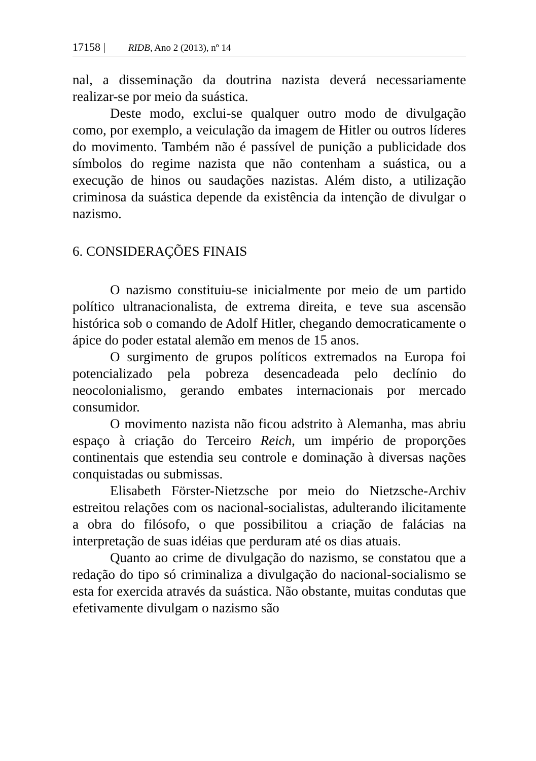17158 | RIDB, Ano 2 (2013), nº 14
nal, a disseminação da doutrina nazista deverá necessariamente realizar-se por meio da suástica.
Deste modo, exclui-se qualquer outro modo de divulgação como, por exemplo, a veiculação da imagem de Hitler ou outros líderes do movimento. Também não é passível de punição a publicidade dos símbolos do regime nazista que não contenham a suástica, ou a execução de hinos ou saudações nazistas. Além disto, a utilização criminosa da suástica depende da existência da intenção de divulgar o nazismo.
6. CONSIDERAÇÕES FINAIS
O nazismo constituiu-se inicialmente por meio de um partido político ultranacionalista, de extrema direita, e teve sua ascensão histórica sob o comando de Adolf Hitler, chegando democraticamente o ápice do poder estatal alemão em menos de 15 anos.
O surgimento de grupos políticos extremados na Europa foi potencializado pela pobreza desencadeada pelo declínio do neocolonialismo, gerando embates internacionais por mercado consumidor.
O movimento nazista não ficou adstrito à Alemanha, mas abriu espaço à criação do Terceiro Reich, um império de proporções continentais que estendia seu controle e dominação à diversas nações conquistadas ou submissas.
Elisabeth Förster-Nietzsche por meio do Nietzsche-Archiv estreitou relações com os nacional-socialistas, adulterando ilicitamente a obra do filósofo, o que possibilitou a criação de falácias na interpretação de suas idéias que perduram até os dias atuais.
Quanto ao crime de divulgação do nazismo, se constatou que a redação do tipo só criminaliza a divulgação do nacional-socialismo se esta for exercida através da suástica. Não obstante, muitas condutas que efetivamente divulgam o nazismo são